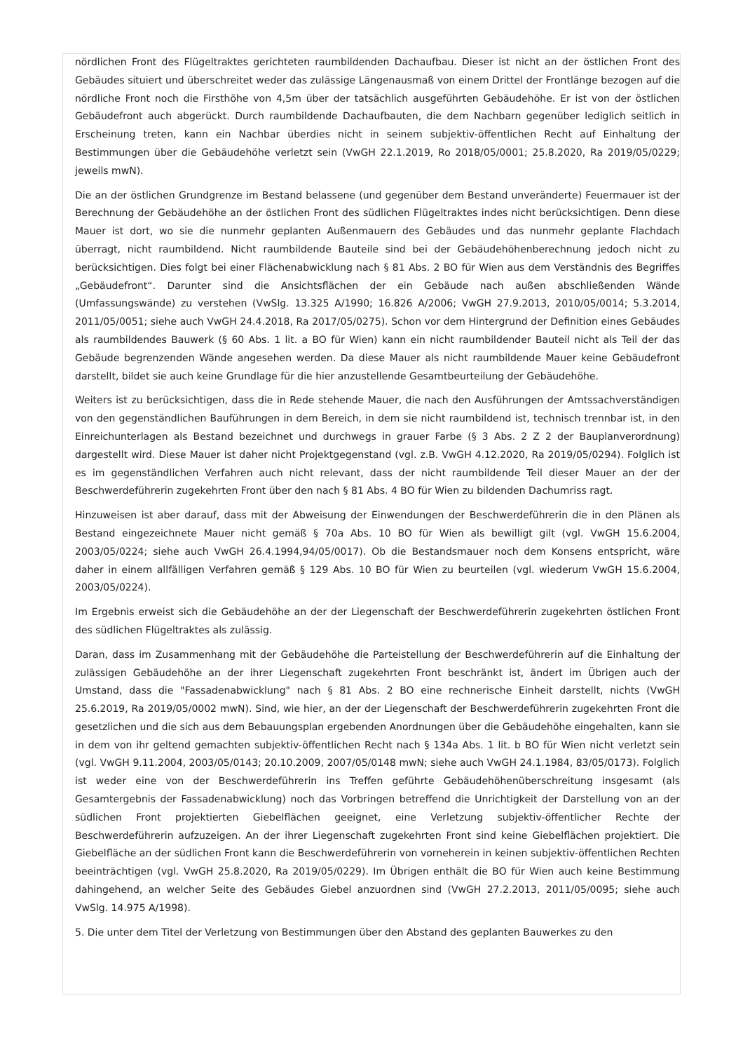nördlichen Front des Flügeltraktes gerichteten raumbildenden Dachaufbau. Dieser ist nicht an der östlichen Front des Gebäudes situiert und überschreitet weder das zulässige Längenausmaß von einem Drittel der Frontlänge bezogen auf die nördliche Front noch die Firsthöhe von 4,5m über der tatsächlich ausgeführten Gebäudehöhe. Er ist von der östlichen Gebäudefront auch abgerückt. Durch raumbildende Dachaufbauten, die dem Nachbarn gegenüber lediglich seitlich in Erscheinung treten, kann ein Nachbar überdies nicht in seinem subjektiv-öffentlichen Recht auf Einhaltung der Bestimmungen über die Gebäudehöhe verletzt sein (VwGH 22.1.2019, Ro 2018/05/0001; 25.8.2020, Ra 2019/05/0229; jeweils mwN).
Die an der östlichen Grundgrenze im Bestand belassene (und gegenüber dem Bestand unveränderte) Feuermauer ist der Berechnung der Gebäudehöhe an der östlichen Front des südlichen Flügeltraktes indes nicht berücksichtigen. Denn diese Mauer ist dort, wo sie die nunmehr geplanten Außenmauern des Gebäudes und das nunmehr geplante Flachdach überragt, nicht raumbildend. Nicht raumbildende Bauteile sind bei der Gebäudehöhenberechnung jedoch nicht zu berücksichtigen. Dies folgt bei einer Flächenabwicklung nach § 81 Abs. 2 BO für Wien aus dem Verständnis des Begriffes „Gebäudefront“. Darunter sind die Ansichtsflächen der ein Gebäude nach außen abschließenden Wände (Umfassungswände) zu verstehen (VwSlg. 13.325 A/1990; 16.826 A/2006; VwGH 27.9.2013, 2010/05/0014; 5.3.2014, 2011/05/0051; siehe auch VwGH 24.4.2018, Ra 2017/05/0275). Schon vor dem Hintergrund der Definition eines Gebäudes als raumbildendes Bauwerk (§ 60 Abs. 1 lit. a BO für Wien) kann ein nicht raumbildender Bauteil nicht als Teil der das Gebäude begrenzenden Wände angesehen werden. Da diese Mauer als nicht raumbildende Mauer keine Gebäudefront darstellt, bildet sie auch keine Grundlage für die hier anzustellende Gesamtbeurteilung der Gebäudehöhe.
Weiters ist zu berücksichtigen, dass die in Rede stehende Mauer, die nach den Ausführungen der Amtssachverständigen von den gegenständlichen Bauführungen in dem Bereich, in dem sie nicht raumbildend ist, technisch trennbar ist, in den Einreichunterlagen als Bestand bezeichnet und durchwegs in grauer Farbe (§ 3 Abs. 2 Z 2 der Bauplanverordnung) dargestellt wird. Diese Mauer ist daher nicht Projektgegenstand (vgl. z.B. VwGH 4.12.2020, Ra 2019/05/0294). Folglich ist es im gegenständlichen Verfahren auch nicht relevant, dass der nicht raumbildende Teil dieser Mauer an der der Beschwerdeführerin zugekehrten Front über den nach § 81 Abs. 4 BO für Wien zu bildenden Dachumriss ragt.
Hinzuweisen ist aber darauf, dass mit der Abweisung der Einwendungen der Beschwerdeführerin die in den Plänen als Bestand eingezeichnete Mauer nicht gemäß § 70a Abs. 10 BO für Wien als bewilligt gilt (vgl. VwGH 15.6.2004, 2003/05/0224; siehe auch VwGH 26.4.1994,94/05/0017). Ob die Bestandsmauer noch dem Konsens entspricht, wäre daher in einem allfälligen Verfahren gemäß § 129 Abs. 10 BO für Wien zu beurteilen (vgl. wiederum VwGH 15.6.2004, 2003/05/0224).
Im Ergebnis erweist sich die Gebäudehöhe an der der Liegenschaft der Beschwerdeführerin zugekehrten östlichen Front des südlichen Flügeltraktes als zulässig.
Daran, dass im Zusammenhang mit der Gebäudehöhe die Parteistellung der Beschwerdeführerin auf die Einhaltung der zulässigen Gebäudehöhe an der ihrer Liegenschaft zugekehrten Front beschränkt ist, ändert im Übrigen auch der Umstand, dass die "Fassadenabwicklung" nach § 81 Abs. 2 BO eine rechnerische Einheit darstellt, nichts (VwGH 25.6.2019, Ra 2019/05/0002 mwN). Sind, wie hier, an der der Liegenschaft der Beschwerdeführerin zugekehrten Front die gesetzlichen und die sich aus dem Bebauungsplan ergebenden Anordnungen über die Gebäudehöhe eingehalten, kann sie in dem von ihr geltend gemachten subjektiv-öffentlichen Recht nach § 134a Abs. 1 lit. b BO für Wien nicht verletzt sein (vgl. VwGH 9.11.2004, 2003/05/0143; 20.10.2009, 2007/05/0148 mwN; siehe auch VwGH 24.1.1984, 83/05/0173). Folglich ist weder eine von der Beschwerdeführerin ins Treffen geführte Gebäudehöhenüberschreitung insgesamt (als Gesamtergebnis der Fassadenabwicklung) noch das Vorbringen betreffend die Unrichtigkeit der Darstellung von an der südlichen Front projektierten Giebelflächen geeignet, eine Verletzung subjektiv-öffentlicher Rechte der Beschwerdeführerin aufzuzeigen. An der ihrer Liegenschaft zugekehrten Front sind keine Giebelflächen projektiert. Die Giebelfläche an der südlichen Front kann die Beschwerdeführerin von vorneherein in keinen subjektiv-öffentlichen Rechten beeinträchtigen (vgl. VwGH 25.8.2020, Ra 2019/05/0229). Im Übrigen enthält die BO für Wien auch keine Bestimmung dahingehend, an welcher Seite des Gebäudes Giebel anzuordnen sind (VwGH 27.2.2013, 2011/05/0095; siehe auch VwSlg. 14.975 A/1998).
5. Die unter dem Titel der Verletzung von Bestimmungen über den Abstand des geplanten Bauwerkes zu den